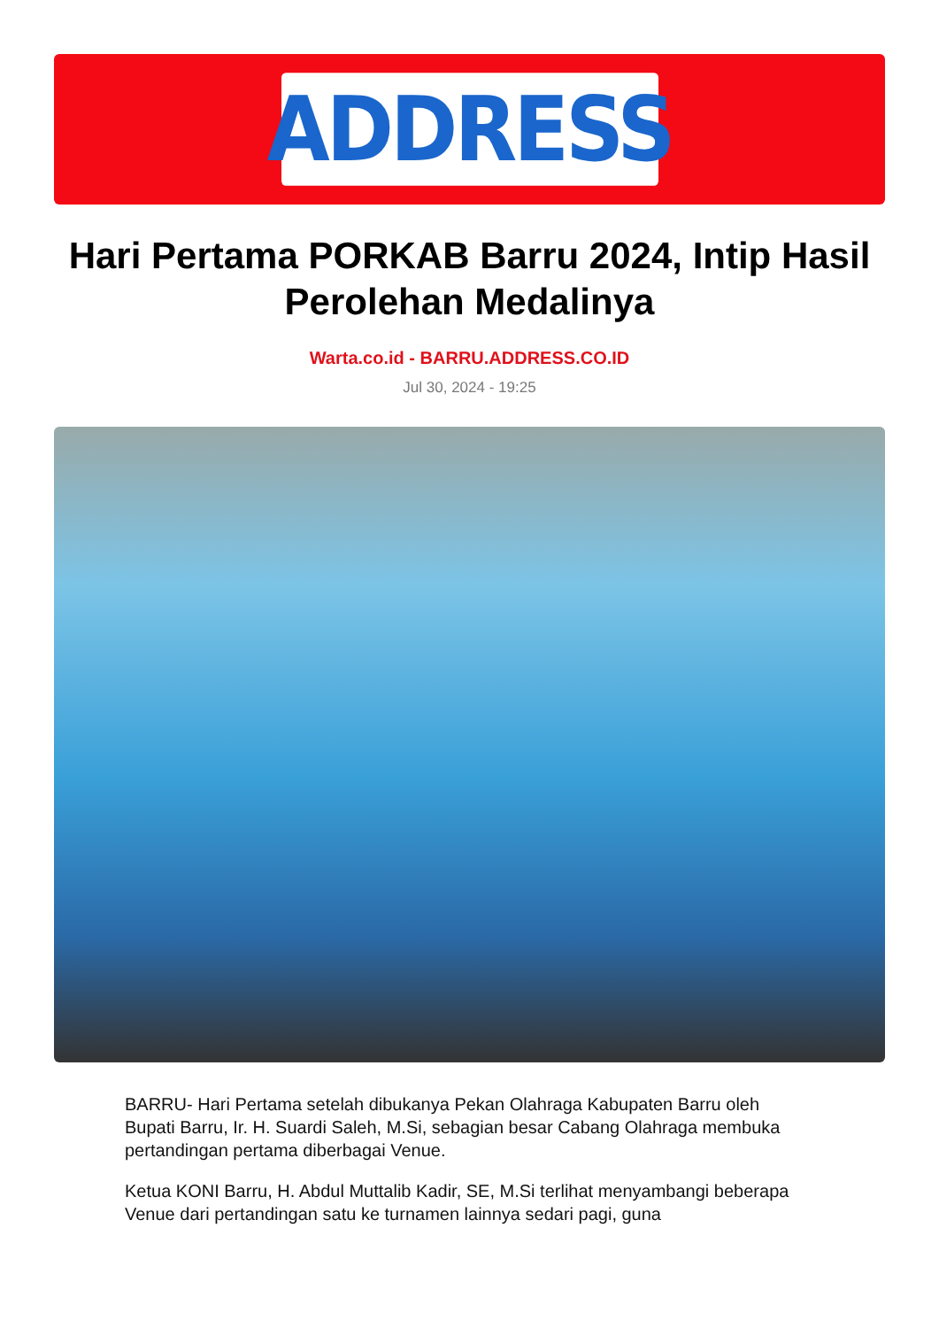ADDRESS
Hari Pertama PORKAB Barru 2024, Intip Hasil Perolehan Medalinya
Warta.co.id - BARRU.ADDRESS.CO.ID
Jul 30, 2024 - 19:25
BARRU- Hari Pertama setelah dibukanya Pekan Olahraga Kabupaten Barru oleh Bupati Barru, Ir. H. Suardi Saleh, M.Si, sebagian besar Cabang Olahraga membuka pertandingan pertama diberbagai Venue.
Ketua KONI Barru, H. Abdul Muttalib Kadir, SE, M.Si terlihat menyambangi beberapa Venue dari pertandingan satu ke turnamen lainnya sedari pagi, guna